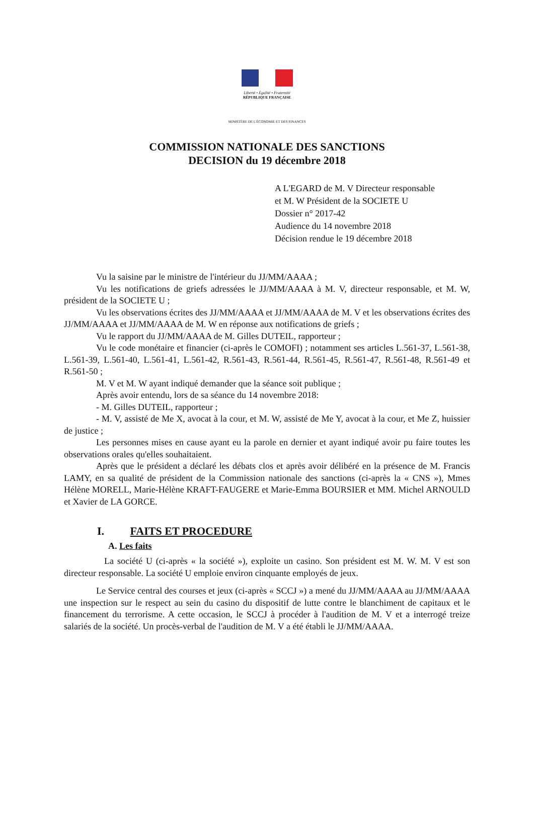Liberté • Égalité • Fraternité
RÉPUBLIQUE FRANÇAISE
MINISTÈRE DE L'ÉCONOMIE ET DES FINANCES
COMMISSION NATIONALE DES SANCTIONS
DECISION du 19 décembre 2018
A L'EGARD de M. V Directeur responsable
et M. W Président de la SOCIETE U
Dossier n° 2017-42
Audience du 14 novembre 2018
Décision rendue le 19 décembre 2018
Vu la saisine par le ministre de l'intérieur du JJ/MM/AAAA ;
Vu les notifications de griefs adressées le JJ/MM/AAAA à M. V, directeur responsable, et M. W, président de la SOCIETE U ;
Vu les observations écrites des JJ/MM/AAAA et JJ/MM/AAAA de M. V et les observations écrites des JJ/MM/AAAA et JJ/MM/AAAA de M. W en réponse aux notifications de griefs ;
Vu le rapport du JJ/MM/AAAA de M. Gilles DUTEIL, rapporteur ;
Vu le code monétaire et financier (ci-après le COMOFI) ; notamment ses articles L.561-37, L.561-38, L.561-39, L.561-40, L.561-41, L.561-42, R.561-43, R.561-44, R.561-45, R.561-47, R.561-48, R.561-49 et R.561-50 ;
M. V et M. W ayant indiqué demander que la séance soit publique ;
Après avoir entendu, lors de sa séance du 14 novembre 2018:
- M. Gilles DUTEIL, rapporteur ;
- M. V, assisté de Me X, avocat à la cour, et M. W, assisté de Me Y, avocat à la cour, et Me Z, huissier de justice ;
Les personnes mises en cause ayant eu la parole en dernier et ayant indiqué avoir pu faire toutes les observations orales qu'elles souhaitaient.
Après que le président a déclaré les débats clos et après avoir délibéré en la présence de M. Francis LAMY, en sa qualité de président de la Commission nationale des sanctions (ci-après la « CNS »), Mmes Hélène MORELL, Marie-Hélène KRAFT-FAUGERE et Marie-Emma BOURSIER et MM. Michel ARNOULD et Xavier de LA GORCE.
I. FAITS ET PROCEDURE
A. Les faits
La société U (ci-après « la société »), exploite un casino. Son président est M. W. M. V est son directeur responsable. La société U emploie environ cinquante employés de jeux.
Le Service central des courses et jeux (ci-après « SCCJ ») a mené du JJ/MM/AAAA au JJ/MM/AAAA une inspection sur le respect au sein du casino du dispositif de lutte contre le blanchiment de capitaux et le financement du terrorisme. A cette occasion, le SCCJ à procéder à l'audition de M. V et a interrogé treize salariés de la société. Un procès-verbal de l'audition de M. V a été établi le JJ/MM/AAAA.